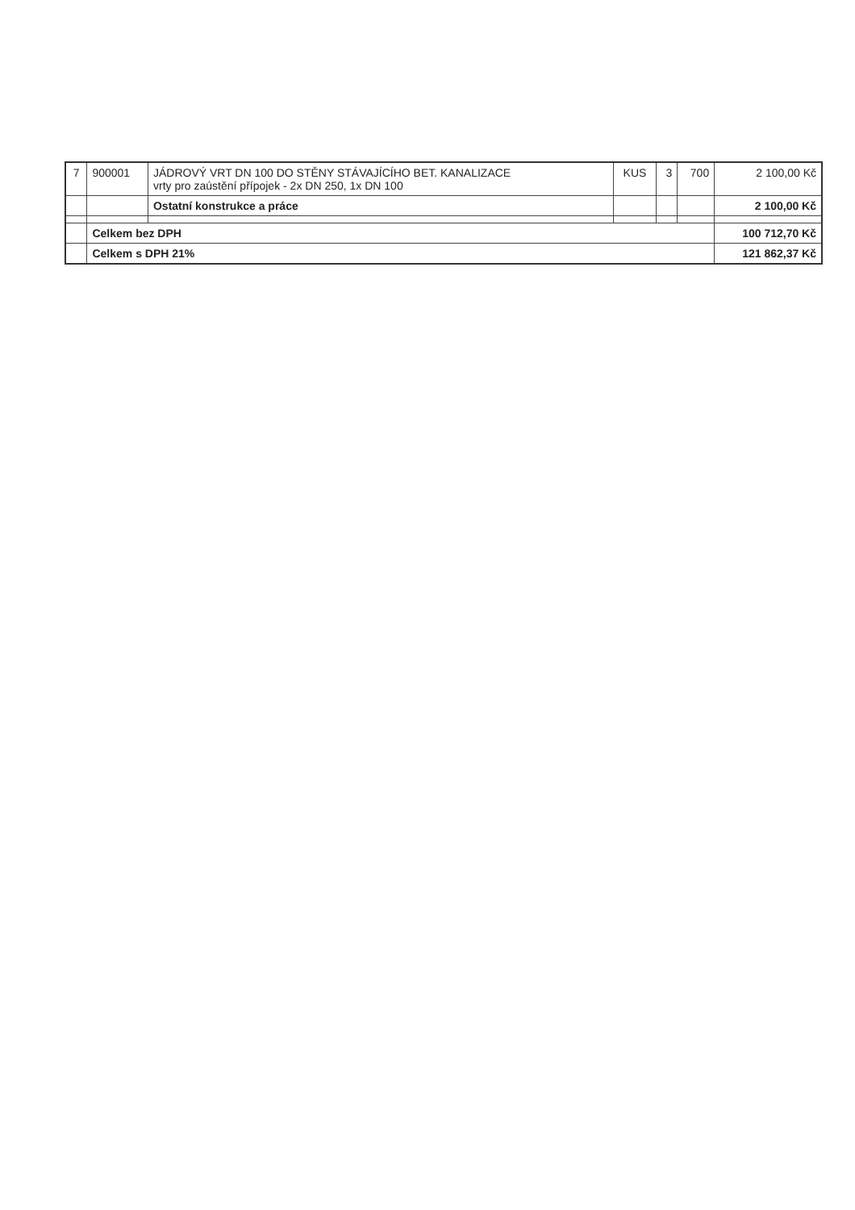| 7 | 900001 | JÁDROVÝ VRT DN 100 DO STĚNY STÁVAJÍCÍHO BET. KANALIZACE vrty pro zaústění přípojek - 2x DN 250, 1x DN 100 | KUS | 3 | 700 | 2 100,00 Kč |
| | | Ostatní konstrukce a práce | | | | 2 100,00 Kč |
| | Celkem bez DPH | | | | | 100 712,70 Kč |
| | Celkem s DPH 21% | | | | | 121 862,37 Kč |